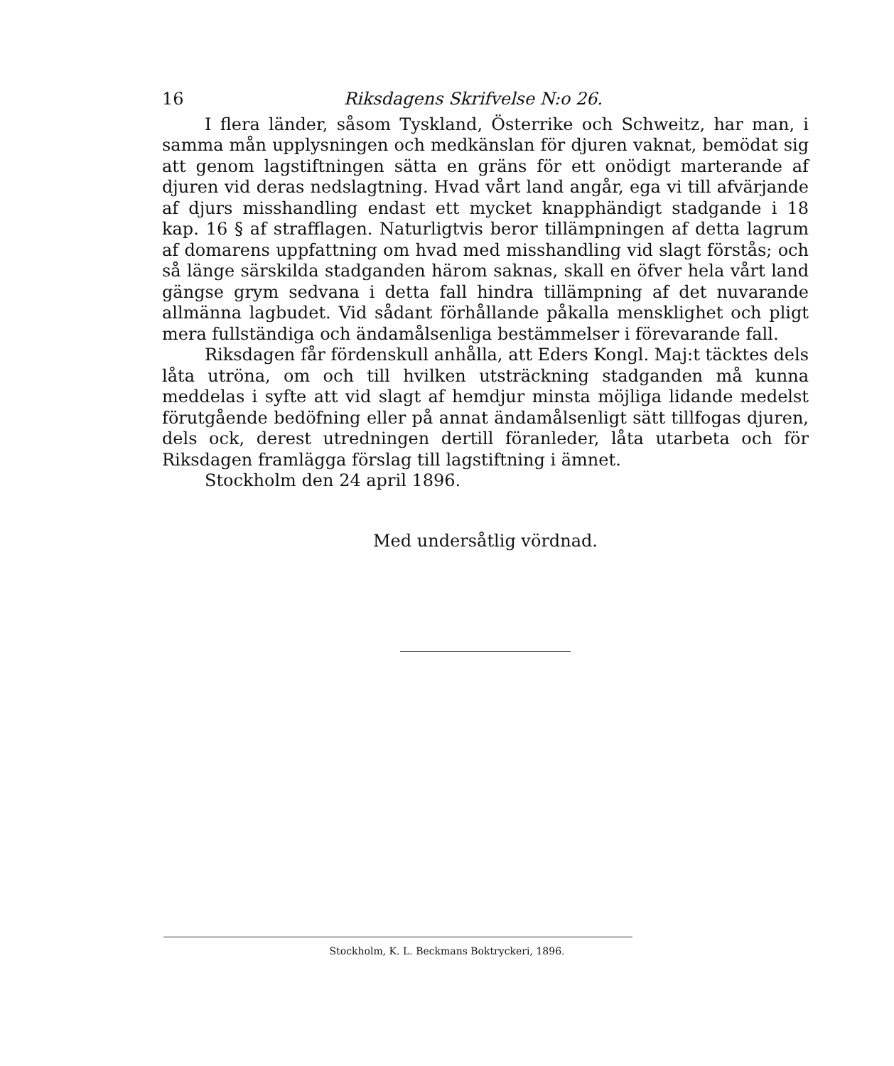16 Riksdagens Skrifvelse N:o 26.
I flera länder, såsom Tyskland, Österrike och Schweitz, har man, i samma mån upplysningen och medkänslan för djuren vaknat, bemödat sig att genom lagstiftningen sätta en gräns för ett onödigt marterande af djuren vid deras nedslagtning. Hvad vårt land angår, ega vi till afvärjande af djurs misshandling endast ett mycket knapphändigt stadgande i 18 kap. 16 § af strafflagen. Naturligtvis beror tillämpningen af detta lagrum af domarens uppfattning om hvad med misshandling vid slagt förstås; och så länge särskilda stadganden härom saknas, skall en öfver hela vårt land gängse grym sedvana i detta fall hindra tillämpning af det nuvarande allmänna lagbudet. Vid sådant förhållande påkalla mensklighet och pligt mera fullständiga och ändamålsenliga bestämmelser i förevarande fall.
Riksdagen får fördenskull anhålla, att Eders Kongl. Maj:t täcktes dels låta utröna, om och till hvilken utsträckning stadganden må kunna meddelas i syfte att vid slagt af hemdjur minsta möjliga lidande medelst förutgående bedöfning eller på annat ändamålsenligt sätt tillfogas djuren, dels ock, derest utredningen dertill föranleder, låta utarbeta och för Riksdagen framlägga förslag till lagstiftning i ämnet.
Stockholm den 24 april 1896.
Med undersåtlig vördnad.
Stockholm, K. L. Beckmans Boktryckeri, 1896.